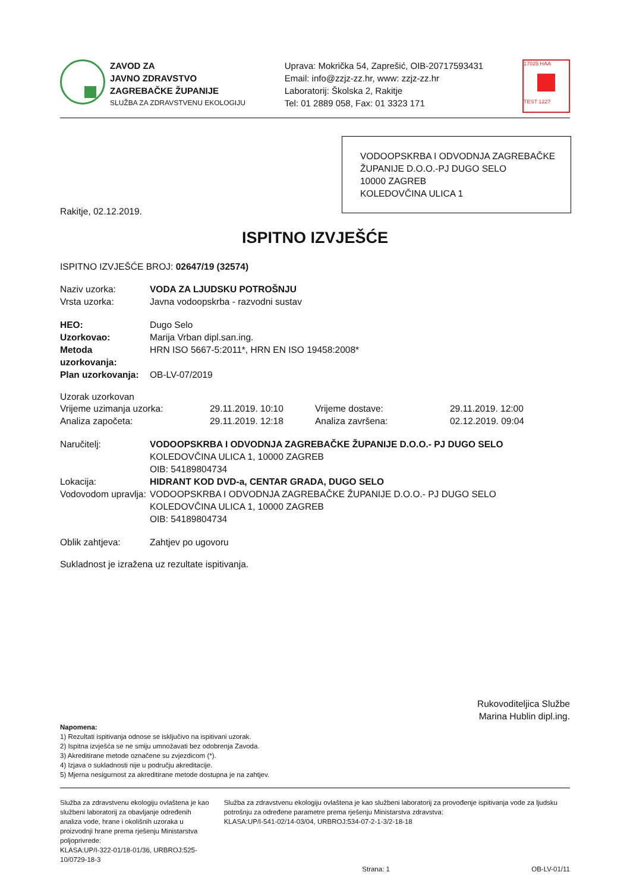ZAVOD ZA
JAVNO ZDRAVSTVO
ZAGREBAČKE ŽUPANIJE
SLUŽBA ZA ZDRAVSTVENU EKOLOGIJU
Uprava: Mokrička 54, Zaprešić, OIB-20717593431
Email: info@zzjz-zz.hr, www: zzjz-zz.hr
Laboratorij: Školska 2, Rakitje
Tel: 01 2889 058, Fax: 01 3323 171
17025 HAA
TEST 1227
VODOOPSKRBA I ODVODNJA ZAGREBAČKE ŽUPANIJE D.O.O.-PJ DUGO SELO
10000 ZAGREB
KOLEDOVČINA ULICA 1
Rakitje, 02.12.2019.
ISPITNO IZVJEŠĆE
ISPITNO IZVJEŠĆE BROJ: 02647/19 (32574)
Naziv uzorka: VODA ZA LJUDSKU POTROŠNJU
Vrsta uzorka: Javna vodoopskrba - razvodni sustav
HEO: Dugo Selo
Uzorkovao: Marija Vrban dipl.san.ing.
Metoda uzorkovanja: HRN ISO 5667-5:2011*, HRN EN ISO 19458:2008*
Plan uzorkovanja: OB-LV-07/2019
Uzorak uzorkovan
Vrijeme uzimanja uzorka: 29.11.2019. 10:10 Vrijeme dostave: 29.11.2019. 12:00
Analiza započeta: 29.11.2019. 12:18 Analiza završena: 02.12.2019. 09:04
Naručitelj: VODOOPSKRBA I ODVODNJA ZAGREBAČKE ŽUPANIJE D.O.O.- PJ DUGO SELO
KOLEDOVČINA ULICA 1, 10000 ZAGREB
OIB: 54189804734
Lokacija: HIDRANT KOD DVD-a, CENTAR GRADA, DUGO SELO
Vodovodom upravlja: VODOOPSKRBA I ODVODNJA ZAGREBAČKE ŽUPANIJE D.O.O.- PJ DUGO SELO
KOLEDOVČINA ULICA 1, 10000 ZAGREB
OIB: 54189804734
Oblik zahtjeva: Zahtjev po ugovoru
Sukladnost je izražena uz rezultate ispitivanja.
Rukovoditeljica Službe
Marina Hublin dipl.ing.
Napomena:
1) Rezultati ispitivanja odnose se isključivo na ispitivani uzorak.
2) Ispitna izvješća se ne smiju umnožavati bez odobrenja Zavoda.
3) Akreditirane metode označene su zvjezdicom (*).
4) Izjava o sukladnosti nije u području akreditacije.
5) Mjerna nesigurnost za akreditirane metode dostupna je na zahtjev.
Služba za zdravstvenu ekologiju ovlaštena je kao službeni laboratorij za obavljanje određenih analiza vode, hrane i okolišnih uzoraka u proizvodnji hrane prema rješenju Ministarstva poljoprivrede:
KLASA:UP/I-322-01/18-01/36, URBROJ:525-10/0729-18-3
Služba za zdravstvenu ekologiju ovlaštena je kao službeni laboratorij za provođenje ispitivanja vode za ljudsku potrošnju za određene parametre prema rješenju Ministarstva zdravstva:
KLASA:UP/I-541-02/14-03/04, URBROJ:534-07-2-1-3/2-18-18
Strana: 1 OB-LV-01/11